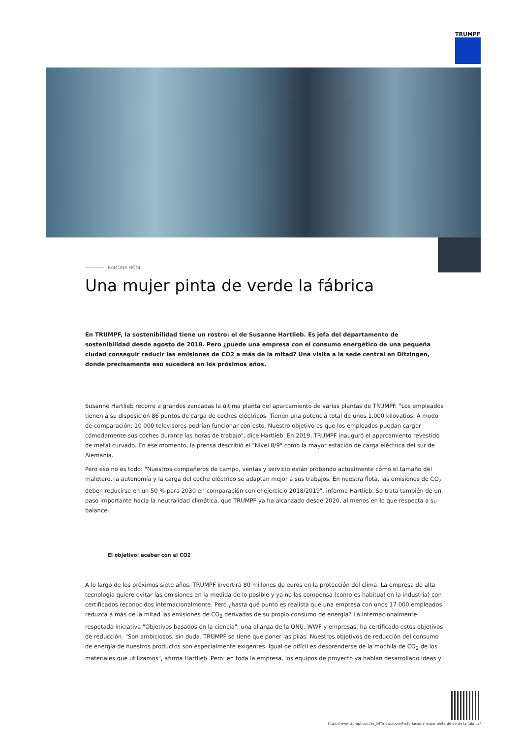TRUMPF
RAMONA HÖNL
Una mujer pinta de verde la fábrica
En TRUMPF, la sostenibilidad tiene un rostro: el de Susanne Hartlieb. Es jefa del departamento de sostenibilidad desde agosto de 2018. Pero ¿puede una empresa con el consumo energético de una pequeña ciudad conseguir reducir las emisiones de CO2 a más de la mitad? Una visita a la sede central en Ditzingen, donde precisamente eso sucederá en los próximos años.
Susanne Hartlieb recorre a grandes zancadas la última planta del aparcamiento de varias plantas de TRUMPF. "Los empleados tienen a su disposición 86 puntos de carga de coches eléctricos. Tienen una potencia total de unos 1.000 kilovatios. A modo de comparación: 10 000 televisores podrían funcionar con esto. Nuestro objetivo es que los empleados puedan cargar cómodamente sus coches durante las horas de trabajo", dice Hartlieb. En 2019, TRUMPF inauguró el aparcamiento revestido de metal curvado. En ese momento, la prensa describió el "Nivel 8/9" como la mayor estación de carga eléctrica del sur de Alemania.
Pero eso no es todo: "Nuestros compañeros de campo, ventas y servicio están probando actualmente cómo el tamaño del maletero, la autonomía y la carga del coche eléctrico se adaptan mejor a sus trabajos. En nuestra flota, las emisiones de CO<sub>2</sub> deben reducirse en un 50 % para 2030 en comparación con el ejercicio 2018/2019", informa Hartlieb. Se trata también de un paso importante hacia la neutralidad climática, que TRUMPF ya ha alcanzado desde 2020, al menos en lo que respecta a su balance.
El objetivo: acabar con el CO2
A lo largo de los próximos siete años, TRUMPF invertirá 80 millones de euros en la protección del clima. La empresa de alta tecnología quiere evitar las emisiones en la medida de lo posible y ya no las compensa (como es habitual en la industria) con certificados reconocidos internacionalmente. Pero ¿hasta qué punto es realista que una empresa con unos 17 000 empleados reduzca a más de la mitad las emisiones de CO<sub>2</sub> derivadas de su propio consumo de energía? La internacionalmente respetada iniciativa "Objetivos basados en la ciencia", una alianza de la ONU, WWF y empresas, ha certificado estos objetivos de reducción. "Son ambiciosos, sin duda. TRUMPF se tiene que poner las pilas. Nuestros objetivos de reducción del consumo de energía de nuestros productos son especialmente exigentes. Igual de difícil es desprenderse de la mochila de CO<sub>2</sub> de los materiales que utilizamos", afirma Hartlieb. Pero: en toda la empresa, los equipos de proyecto ya habían desarrollado ideas y
https://www.trumpf.com/es_INT/newsroom/historias/una-mujer-pinta-de-verde-la-fabrica/